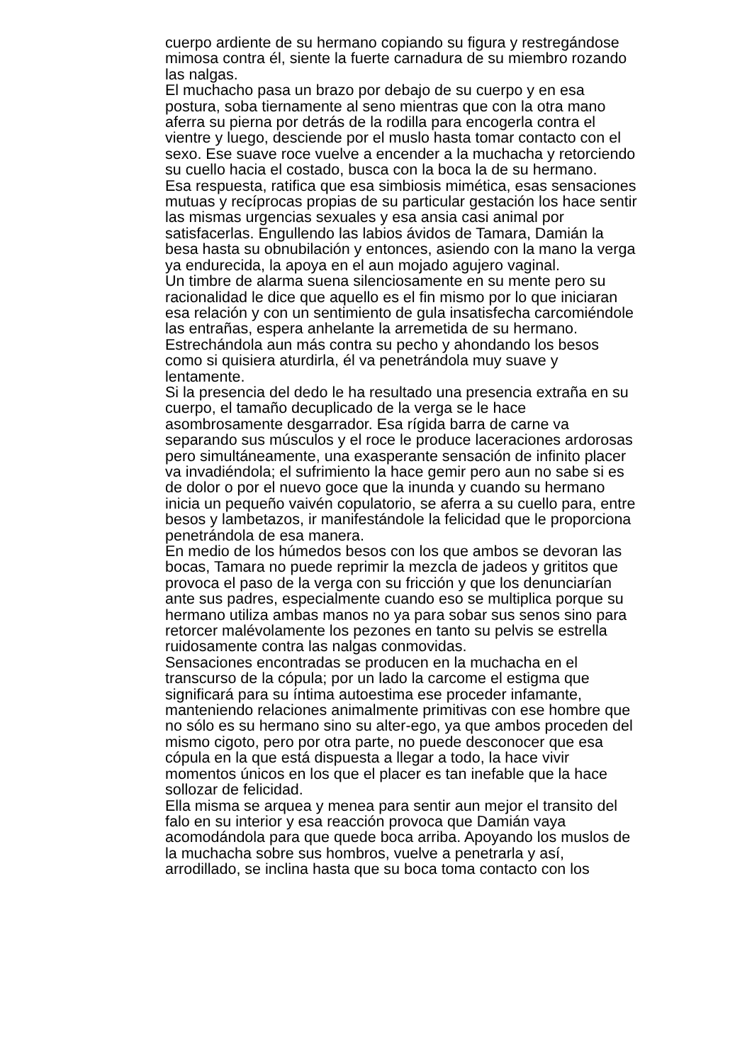cuerpo ardiente de su hermano copiando su figura y restregándose
mimosa contra él, siente la fuerte carnadura de su miembro rozando
las nalgas.
El muchacho pasa un brazo por debajo de su cuerpo y en esa
postura, soba tiernamente al seno mientras que con la otra mano
aferra su pierna por detrás de la rodilla para encogerla contra el
vientre y luego, desciende por el muslo hasta tomar contacto con el
sexo. Ese suave roce vuelve a encender a la muchacha y retorciendo
su cuello hacia el costado, busca con la boca la de su hermano.
Esa respuesta, ratifica que esa simbiosis mimética, esas sensaciones
mutuas y recíprocas propias de su particular gestación los hace sentir
las mismas urgencias sexuales y esa ansia casi animal por
satisfacerlas. Engullendo las labios ávidos de Tamara, Damián la
besa hasta su obnubilación y entonces, asiendo con la mano la verga
ya endurecida, la apoya en el aun mojado agujero vaginal.
Un timbre de alarma suena silenciosamente en su mente pero su
racionalidad le dice que aquello es el fin mismo por lo que iniciaran
esa relación y con un sentimiento de gula insatisfecha carcomiéndole
las entrañas, espera anhelante la arremetida de su hermano.
Estrechándola aun más contra su pecho y ahondando los besos
como si quisiera aturdirla, él va penetrándola muy suave y
lentamente.
Si la presencia del dedo le ha resultado una presencia extraña en su
cuerpo, el tamaño decuplicado de la verga se le hace
asombrosamente desgarrador. Esa rígida barra de carne va
separando sus músculos y el roce le produce laceraciones ardorosas
pero simultáneamente, una exasperante sensación de infinito placer
va invadiéndola; el sufrimiento la hace gemir pero aun no sabe si es
de dolor o por el nuevo goce que la inunda y cuando su hermano
inicia un pequeño vaivén copulatorio, se aferra a su cuello para, entre
besos y lambetazos, ir manifestándole la felicidad que le proporciona
penetrándola de esa manera.
En medio de los húmedos besos con los que ambos se devoran las
bocas, Tamara no puede reprimir la mezcla de jadeos y grititos que
provoca el paso de la verga con su fricción y que los denunciarían
ante sus padres, especialmente cuando eso se multiplica porque su
hermano utiliza ambas manos no ya para sobar sus senos sino para
retorcer malévolamente los pezones en tanto su pelvis se estrella
ruidosamente contra las nalgas conmovidas.
Sensaciones encontradas se producen en la muchacha en el
transcurso de la cópula; por un lado la carcome el estigma que
significará para su íntima autoestima ese proceder infamante,
manteniendo relaciones animalmente primitivas con ese hombre que
no sólo es su hermano sino su alter-ego, ya que ambos proceden del
mismo cigoto, pero por otra parte, no puede desconocer que esa
cópula en la que está dispuesta a llegar a todo, la hace vivir
momentos únicos en los que el placer es tan inefable que la hace
sollozar de felicidad.
Ella misma se arquea y menea para sentir aun mejor el transito del
falo en su interior y esa reacción provoca que Damián vaya
acomodándola para que quede boca arriba. Apoyando los muslos de
la muchacha sobre sus hombros, vuelve a penetrarla y así,
arrodillado, se inclina hasta que su boca toma contacto con los